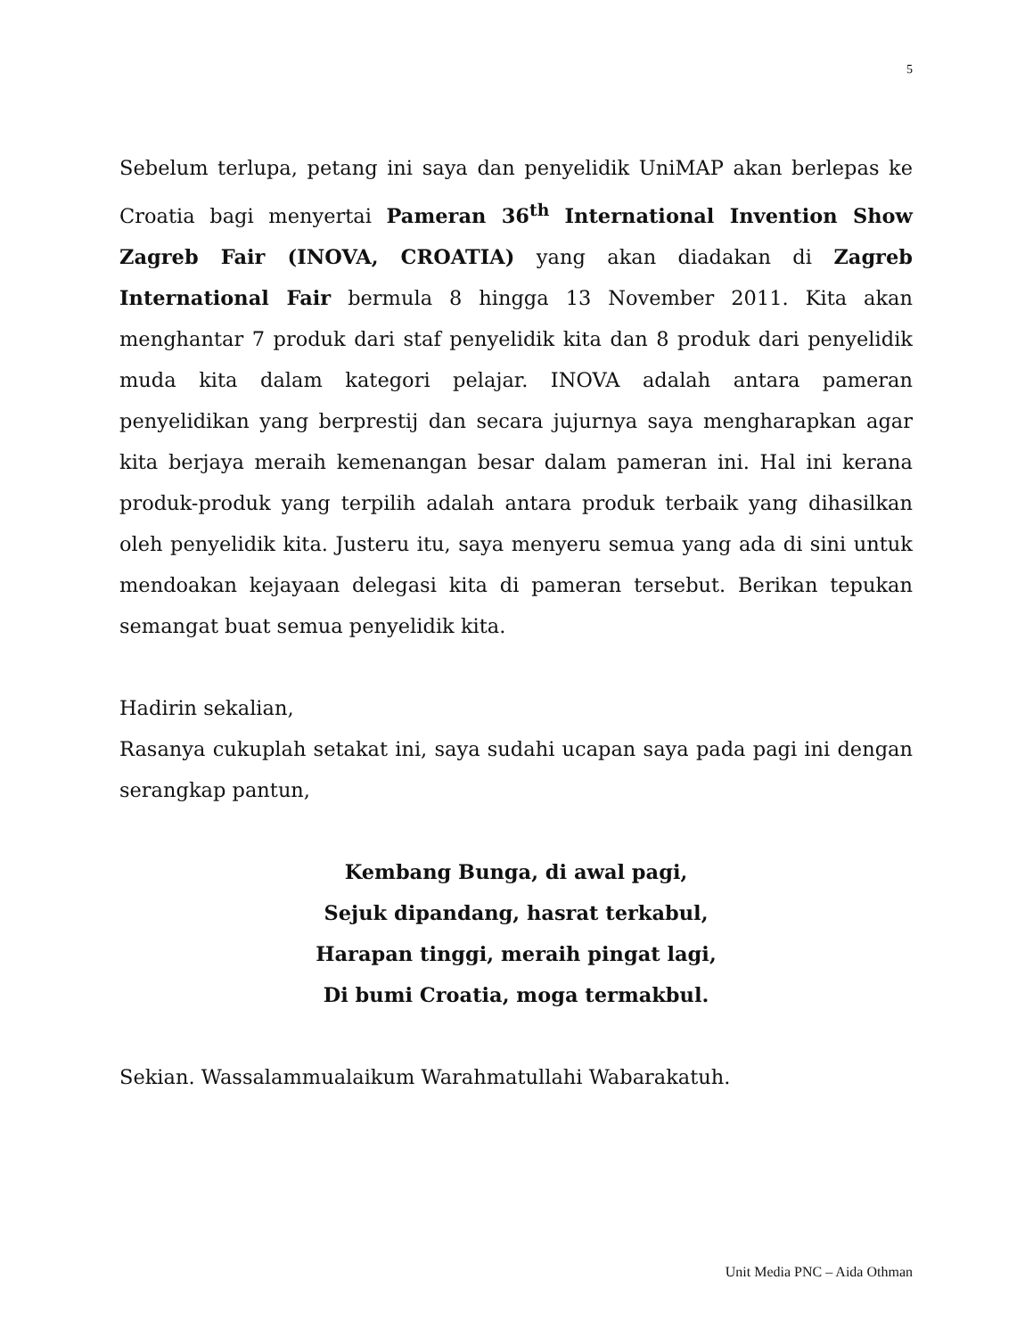5
Sebelum terlupa, petang ini saya dan penyelidik UniMAP akan berlepas ke Croatia bagi menyertai Pameran 36<sup>th</sup> International Invention Show Zagreb Fair (INOVA, CROATIA) yang akan diadakan di Zagreb International Fair bermula 8 hingga 13 November 2011. Kita akan menghantar 7 produk dari staf penyelidik kita dan 8 produk dari penyelidik muda kita dalam kategori pelajar. INOVA adalah antara pameran penyelidikan yang berprestij dan secara jujurnya saya mengharapkan agar kita berjaya meraih kemenangan besar dalam pameran ini. Hal ini kerana produk-produk yang terpilih adalah antara produk terbaik yang dihasilkan oleh penyelidik kita. Justeru itu, saya menyeru semua yang ada di sini untuk mendoakan kejayaan delegasi kita di pameran tersebut. Berikan tepukan semangat buat semua penyelidik kita.
Hadirin sekalian,
Rasanya cukuplah setakat ini, saya sudahi ucapan saya pada pagi ini dengan serangkap pantun,
Kembang Bunga, di awal pagi,
Sejuk dipandang, hasrat terkabul,
Harapan tinggi, meraih pingat lagi,
Di bumi Croatia, moga termakbul.
Sekian. Wassalammualaikum Warahmatullahi Wabarakatuh.
Unit Media PNC – Aida Othman